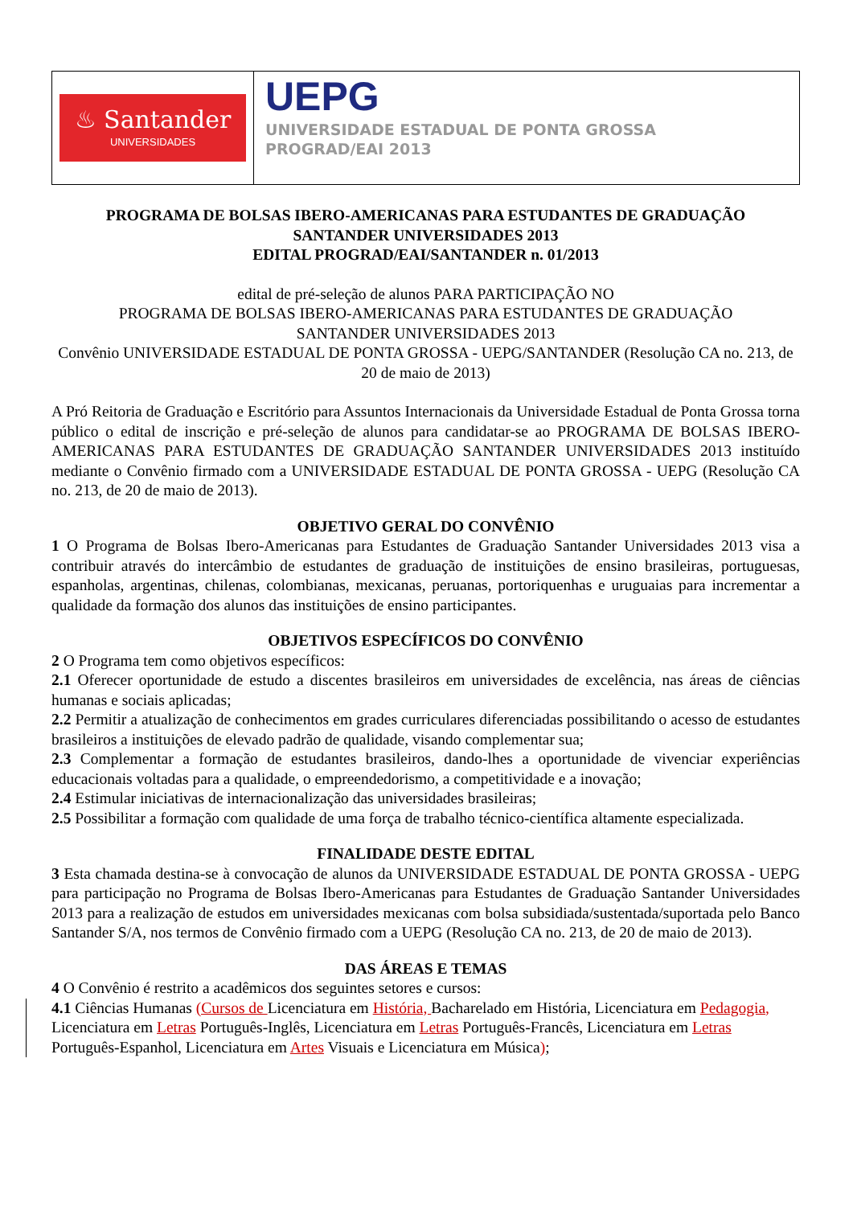♨ Santander
UNIVERSIDADES
UEPG
UNIVERSIDADE ESTADUAL DE PONTA GROSSA
PROGRAD/EAI 2013
PROGRAMA DE BOLSAS IBERO-AMERICANAS PARA ESTUDANTES DE GRADUAÇÃO
SANTANDER UNIVERSIDADES 2013
EDITAL PROGRAD/EAI/SANTANDER n. 01/2013
edital de pré-seleção de alunos PARA PARTICIPAÇÃO NO
PROGRAMA DE BOLSAS IBERO-AMERICANAS PARA ESTUDANTES DE GRADUAÇÃO
SANTANDER UNIVERSIDADES 2013
Convênio UNIVERSIDADE ESTADUAL DE PONTA GROSSA - UEPG/SANTANDER (Resolução CA no. 213, de 20 de maio de 2013)
A Pró Reitoria de Graduação e Escritório para Assuntos Internacionais da Universidade Estadual de Ponta Grossa torna público o edital de inscrição e pré-seleção de alunos para candidatar-se ao PROGRAMA DE BOLSAS IBERO-AMERICANAS PARA ESTUDANTES DE GRADUAÇÃO SANTANDER UNIVERSIDADES 2013 instituído mediante o Convênio firmado com a UNIVERSIDADE ESTADUAL DE PONTA GROSSA - UEPG (Resolução CA no. 213, de 20 de maio de 2013).
OBJETIVO GERAL DO CONVÊNIO
1 O Programa de Bolsas Ibero-Americanas para Estudantes de Graduação Santander Universidades 2013 visa a contribuir através do intercâmbio de estudantes de graduação de instituições de ensino brasileiras, portuguesas, espanholas, argentinas, chilenas, colombianas, mexicanas, peruanas, portoriquenhas e uruguaias para incrementar a qualidade da formação dos alunos das instituições de ensino participantes.
OBJETIVOS ESPECÍFICOS DO CONVÊNIO
2 O Programa tem como objetivos específicos:
2.1 Oferecer oportunidade de estudo a discentes brasileiros em universidades de excelência, nas áreas de ciências humanas e sociais aplicadas;
2.2 Permitir a atualização de conhecimentos em grades curriculares diferenciadas possibilitando o acesso de estudantes brasileiros a instituições de elevado padrão de qualidade, visando complementar sua;
2.3 Complementar a formação de estudantes brasileiros, dando-lhes a oportunidade de vivenciar experiências educacionais voltadas para a qualidade, o empreendedorismo, a competitividade e a inovação;
2.4 Estimular iniciativas de internacionalização das universidades brasileiras;
2.5 Possibilitar a formação com qualidade de uma força de trabalho técnico-científica altamente especializada.
FINALIDADE DESTE EDITAL
3 Esta chamada destina-se à convocação de alunos da UNIVERSIDADE ESTADUAL DE PONTA GROSSA - UEPG para participação no Programa de Bolsas Ibero-Americanas para Estudantes de Graduação Santander Universidades 2013 para a realização de estudos em universidades mexicanas com bolsa subsidiada/sustentada/suportada pelo Banco Santander S/A, nos termos de Convênio firmado com a UEPG (Resolução CA no. 213, de 20 de maio de 2013).
DAS ÁREAS E TEMAS
4 O Convênio é restrito a acadêmicos dos seguintes setores e cursos:
4.1 Ciências Humanas (Cursos de Licenciatura em História, Bacharelado em História, Licenciatura em Pedagogia, Licenciatura em Letras Português-Inglês, Licenciatura em Letras Português-Francês, Licenciatura em Letras Português-Espanhol, Licenciatura em Artes Visuais e Licenciatura em Música);